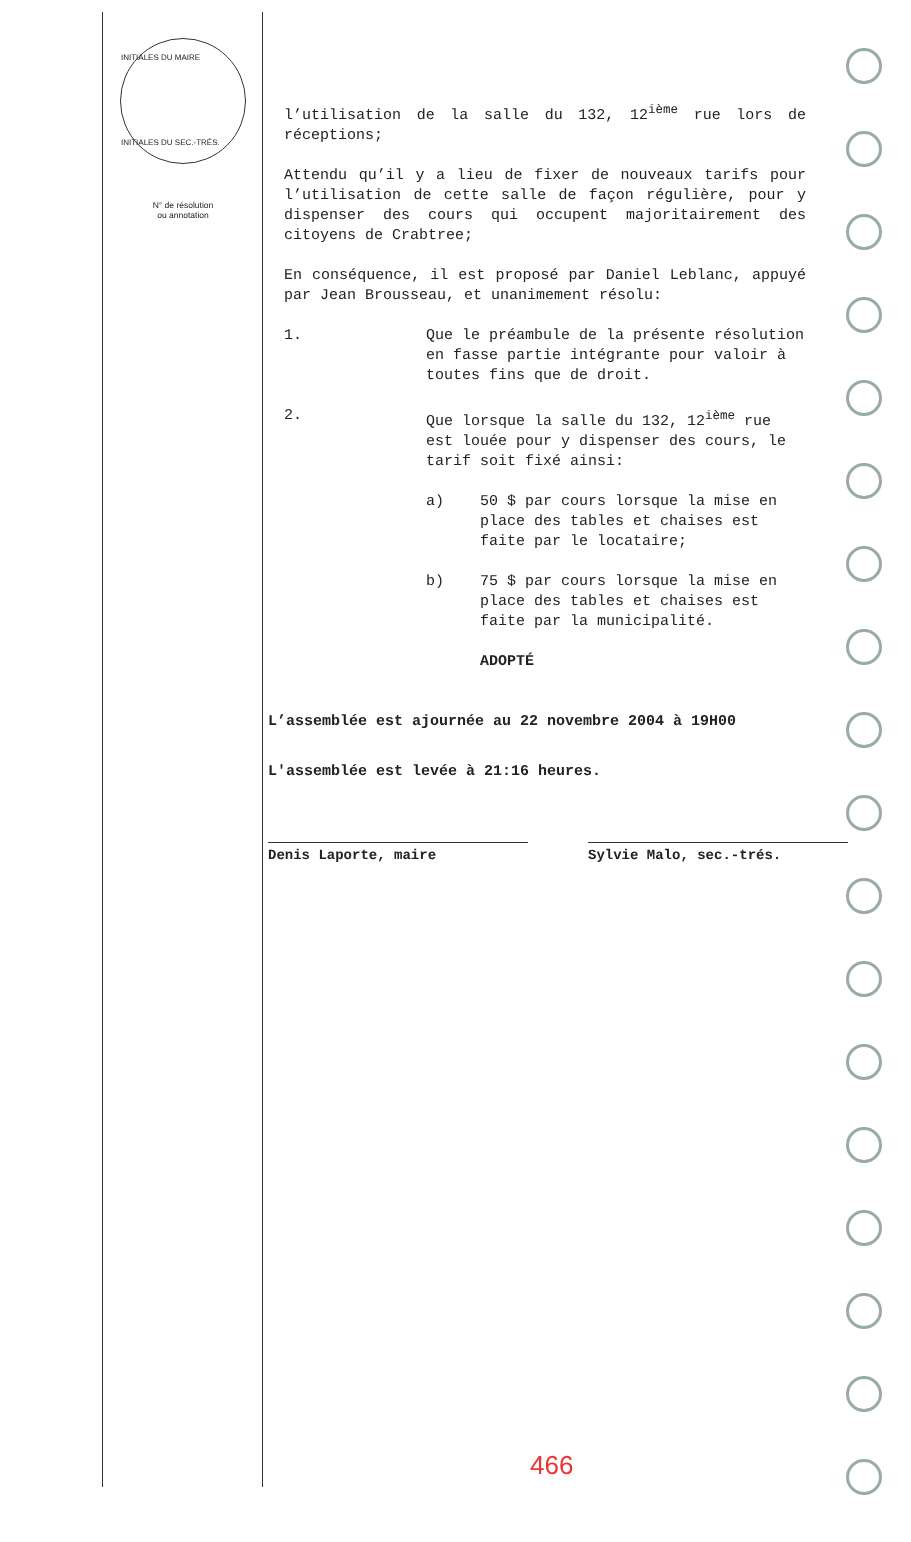INITIALES DU MAIRE
INITIALES DU SEC.-TRÉS.
N° de résolution
ou annotation
l’utilisation de la salle du 132, 12<sup>ième</sup> rue lors de réceptions;
Attendu qu’il y a lieu de fixer de nouveaux tarifs pour l’utilisation de cette salle de façon régulière, pour y dispenser des cours qui occupent majoritairement des citoyens de Crabtree;
En conséquence, il est proposé par Daniel Leblanc, appuyé par Jean Brousseau, et unanimement résolu:
1. Que le préambule de la présente résolution en fasse partie intégrante pour valoir à toutes fins que de droit.
2. Que lorsque la salle du 132, 12<sup>ième</sup> rue est louée pour y dispenser des cours, le tarif soit fixé ainsi:
a) 50 $ par cours lorsque la mise en place des tables et chaises est faite par le locataire;
b) 75 $ par cours lorsque la mise en place des tables et chaises est faite par la municipalité.
ADOPTÉ
L’assemblée est ajournée au 22 novembre 2004 à 19H00
L'assemblée est levée à 21:16 heures.
Denis Laporte, maire Sylvie Malo, sec.-trés.
466